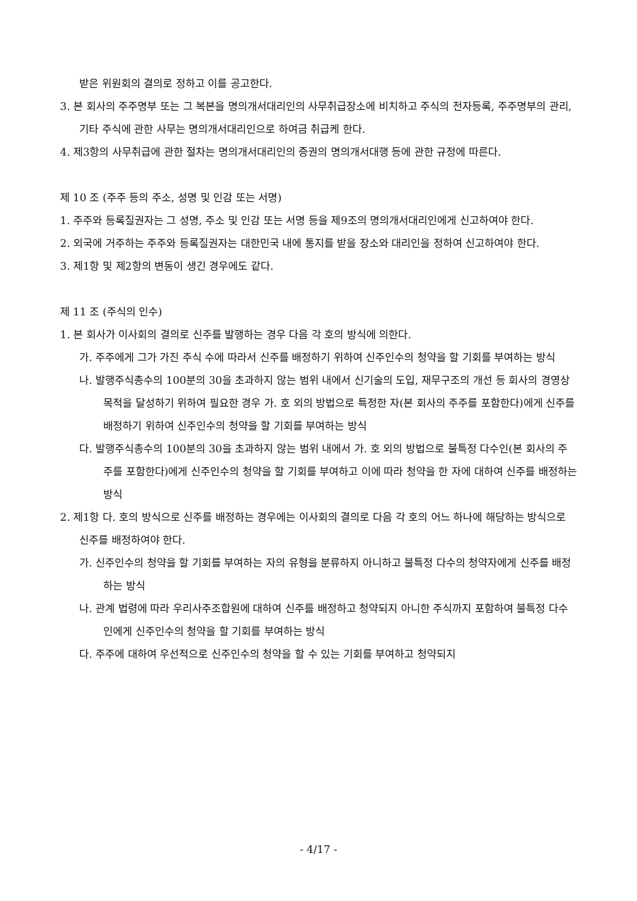받은 위원회의 결의로 정하고 이를 공고한다.
3. 본 회사의 주주명부 또는 그 복본을 명의개서대리인의 사무취급장소에 비치하고 주식의 전자등록, 주주명부의 관리, 기타 주식에 관한 사무는 명의개서대리인으로 하여금 취급케 한다.
4. 제3항의 사무취급에 관한 절차는 명의개서대리인의 증권의 명의개서대행 등에 관한 규정에 따른다.
제 10 조 (주주 등의 주소, 성명 및 인감 또는 서명)
1. 주주와 등록질권자는 그 성명, 주소 및 인감 또는 서명 등을 제9조의 명의개서대리인에게 신고하여야 한다.
2. 외국에 거주하는 주주와 등록질권자는 대한민국 내에 통지를 받을 장소와 대리인을 정하여 신고하여야 한다.
3. 제1항 및 제2항의 변동이 생긴 경우에도 같다.
제 11 조 (주식의 인수)
1. 본 회사가 이사회의 결의로 신주를 발행하는 경우 다음 각 호의 방식에 의한다.
가. 주주에게 그가 가진 주식 수에 따라서 신주를 배정하기 위하여 신주인수의 청약을 할 기회를 부여하는 방식
나. 발행주식총수의 100분의 30을 초과하지 않는 범위 내에서 신기술의 도입, 재무구조의 개선 등 회사의 경영상 목적을 달성하기 위하여 필요한 경우 가. 호 외의 방법으로 특정한 자(본 회사의 주주를 포함한다)에게 신주를 배정하기 위하여 신주인수의 청약을 할 기회를 부여하는 방식
다. 발행주식총수의 100분의 30을 초과하지 않는 범위 내에서 가. 호 외의 방법으로 불특정 다수인(본 회사의 주주를 포함한다)에게 신주인수의 청약을 할 기회를 부여하고 이에 따라 청약을 한 자에 대하여 신주를 배정하는 방식
2. 제1항 다. 호의 방식으로 신주를 배정하는 경우에는 이사회의 결의로 다음 각 호의 어느 하나에 해당하는 방식으로 신주를 배정하여야 한다.
가. 신주인수의 청약을 할 기회를 부여하는 자의 유형을 분류하지 아니하고 불특정 다수의 청약자에게 신주를 배정하는 방식
나. 관계 법령에 따라 우리사주조합원에 대하여 신주를 배정하고 청약되지 아니한 주식까지 포함하여 불특정 다수인에게 신주인수의 청약을 할 기회를 부여하는 방식
다. 주주에 대하여 우선적으로 신주인수의 청약을 할 수 있는 기회를 부여하고 청약되지
- 4/17 -